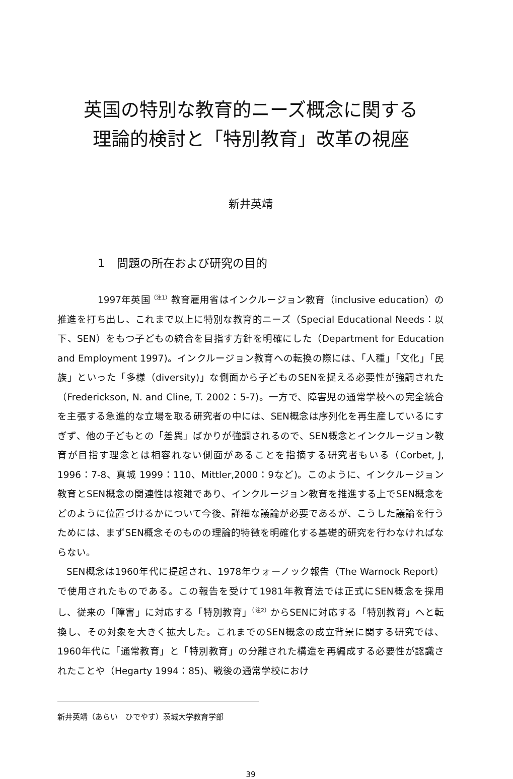英国の特別な教育的ニーズ概念に関する
理論的検討と「特別教育」改革の視座
新井英靖
1　問題の所在および研究の目的
1997年英国<sup>（注1）</sup>教育雇用省はインクルージョン教育（inclusive education）の推進を打ち出し、これまで以上に特別な教育的ニーズ（Special Educational Needs：以下、SEN）をもつ子どもの統合を目指す方針を明確にした（Department for Education and Employment 1997)。インクルージョン教育への転換の際には、「人種」「文化」「民族」といった「多様（diversity)」な側面から子どものSENを捉える必要性が強調された（Frederickson, N. and Cline, T. 2002：5-7)。一方で、障害児の通常学校への完全統合を主張する急進的な立場を取る研究者の中には、SEN概念は序列化を再生産しているにすぎず、他の子どもとの「差異」ばかりが強調されるので、SEN概念とインクルージョン教育が目指す理念とは相容れない側面があることを指摘する研究者もいる（Corbet, J, 1996：7-8、真城 1999：110、Mittler,2000：9など)。このように、インクルージョン教育とSEN概念の関連性は複雑であり、インクルージョン教育を推進する上でSEN概念をどのように位置づけるかについて今後、詳細な議論が必要であるが、こうした議論を行うためには、まずSEN概念そのものの理論的特徴を明確化する基礎的研究を行わなければならない。
SEN概念は1960年代に提起され、1978年ウォーノック報告（The Warnock Report）で使用されたものである。この報告を受けて1981年教育法では正式にSEN概念を採用し、従来の「障害」に対応する「特別教育」<sup>（注2）</sup>からSENに対応する「特別教育」へと転換し、その対象を大きく拡大した。これまでのSEN概念の成立背景に関する研究では、1960年代に「通常教育」と「特別教育」の分離された構造を再編成する必要性が認識されたことや（Hegarty 1994：85)、戦後の通常学校におけ
新井英靖（あらい　ひでやす）茨城大学教育学部
39